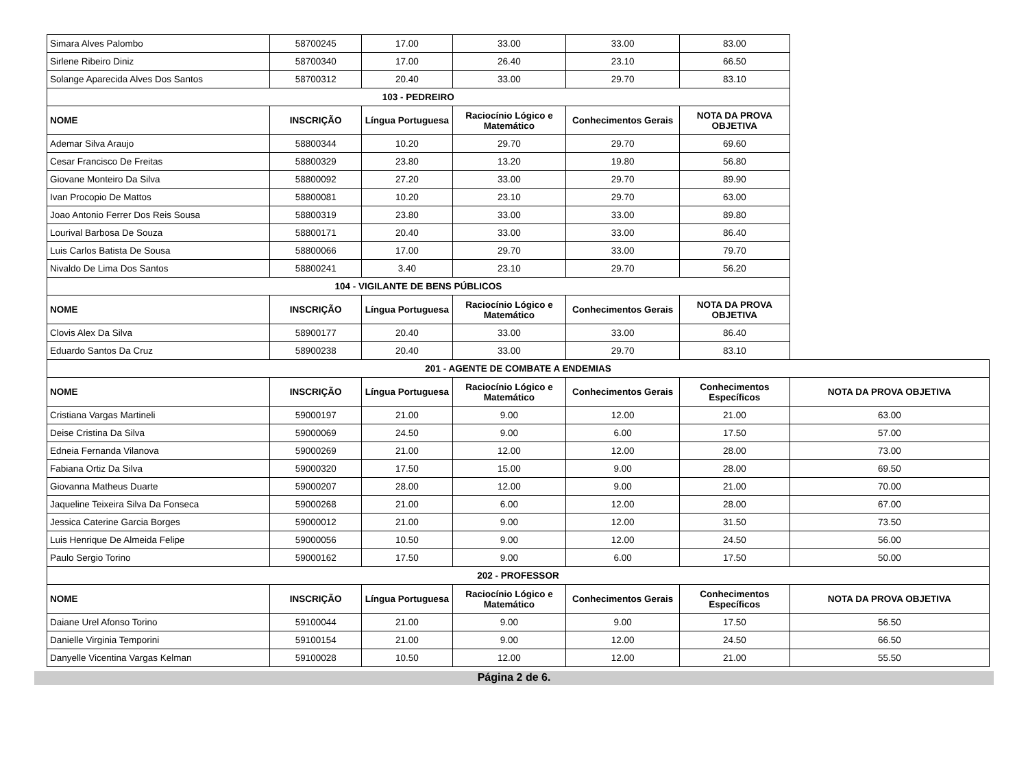| Simara Alves Palombo | 58700245 | 17.00 | 33.00 | 33.00 | 83.00 | |
| Sirlene Ribeiro Diniz | 58700340 | 17.00 | 26.40 | 23.10 | 66.50 | |
| Solange Aparecida Alves Dos Santos | 58700312 | 20.40 | 33.00 | 29.70 | 83.10 | |
| 103 - PEDREIRO | | | | | | |
| NOME | INSCRIÇÃO | Língua Portuguesa | Raciocínio Lógico e Matemático | Conhecimentos Gerais | NOTA DA PROVA OBJETIVA | |
| Ademar Silva Araujo | 58800344 | 10.20 | 29.70 | 29.70 | 69.60 | |
| Cesar Francisco De Freitas | 58800329 | 23.80 | 13.20 | 19.80 | 56.80 | |
| Giovane Monteiro Da Silva | 58800092 | 27.20 | 33.00 | 29.70 | 89.90 | |
| Ivan Procopio De Mattos | 58800081 | 10.20 | 23.10 | 29.70 | 63.00 | |
| Joao Antonio Ferrer Dos Reis Sousa | 58800319 | 23.80 | 33.00 | 33.00 | 89.80 | |
| Lourival Barbosa De Souza | 58800171 | 20.40 | 33.00 | 33.00 | 86.40 | |
| Luis Carlos Batista De Sousa | 58800066 | 17.00 | 29.70 | 33.00 | 79.70 | |
| Nivaldo De Lima Dos Santos | 58800241 | 3.40 | 23.10 | 29.70 | 56.20 | |
| 104 - VIGILANTE DE BENS PÚBLICOS | | | | | | |
| NOME | INSCRIÇÃO | Língua Portuguesa | Raciocínio Lógico e Matemático | Conhecimentos Gerais | NOTA DA PROVA OBJETIVA | |
| Clovis Alex Da Silva | 58900177 | 20.40 | 33.00 | 33.00 | 86.40 | |
| Eduardo Santos Da Cruz | 58900238 | 20.40 | 33.00 | 29.70 | 83.10 | |
| 201 - AGENTE DE COMBATE A ENDEMIAS | | | | | | |
| NOME | INSCRIÇÃO | Língua Portuguesa | Raciocínio Lógico e Matemático | Conhecimentos Gerais | Conhecimentos Específicos | NOTA DA PROVA OBJETIVA |
| Cristiana Vargas Martineli | 59000197 | 21.00 | 9.00 | 12.00 | 21.00 | 63.00 |
| Deise Cristina Da Silva | 59000069 | 24.50 | 9.00 | 6.00 | 17.50 | 57.00 |
| Edneia Fernanda Vilanova | 59000269 | 21.00 | 12.00 | 12.00 | 28.00 | 73.00 |
| Fabiana Ortiz Da Silva | 59000320 | 17.50 | 15.00 | 9.00 | 28.00 | 69.50 |
| Giovanna Matheus Duarte | 59000207 | 28.00 | 12.00 | 9.00 | 21.00 | 70.00 |
| Jaqueline Teixeira Silva Da Fonseca | 59000268 | 21.00 | 6.00 | 12.00 | 28.00 | 67.00 |
| Jessica Caterine Garcia Borges | 59000012 | 21.00 | 9.00 | 12.00 | 31.50 | 73.50 |
| Luis Henrique De Almeida Felipe | 59000056 | 10.50 | 9.00 | 12.00 | 24.50 | 56.00 |
| Paulo Sergio Torino | 59000162 | 17.50 | 9.00 | 6.00 | 17.50 | 50.00 |
| 202 - PROFESSOR | | | | | | |
| NOME | INSCRIÇÃO | Língua Portuguesa | Raciocínio Lógico e Matemático | Conhecimentos Gerais | Conhecimentos Específicos | NOTA DA PROVA OBJETIVA |
| Daiane Urel Afonso Torino | 59100044 | 21.00 | 9.00 | 9.00 | 17.50 | 56.50 |
| Danielle Virginia Temporini | 59100154 | 21.00 | 9.00 | 12.00 | 24.50 | 66.50 |
| Danyelle Vicentina Vargas Kelman | 59100028 | 10.50 | 12.00 | 12.00 | 21.00 | 55.50 |
Página 2 de 6.